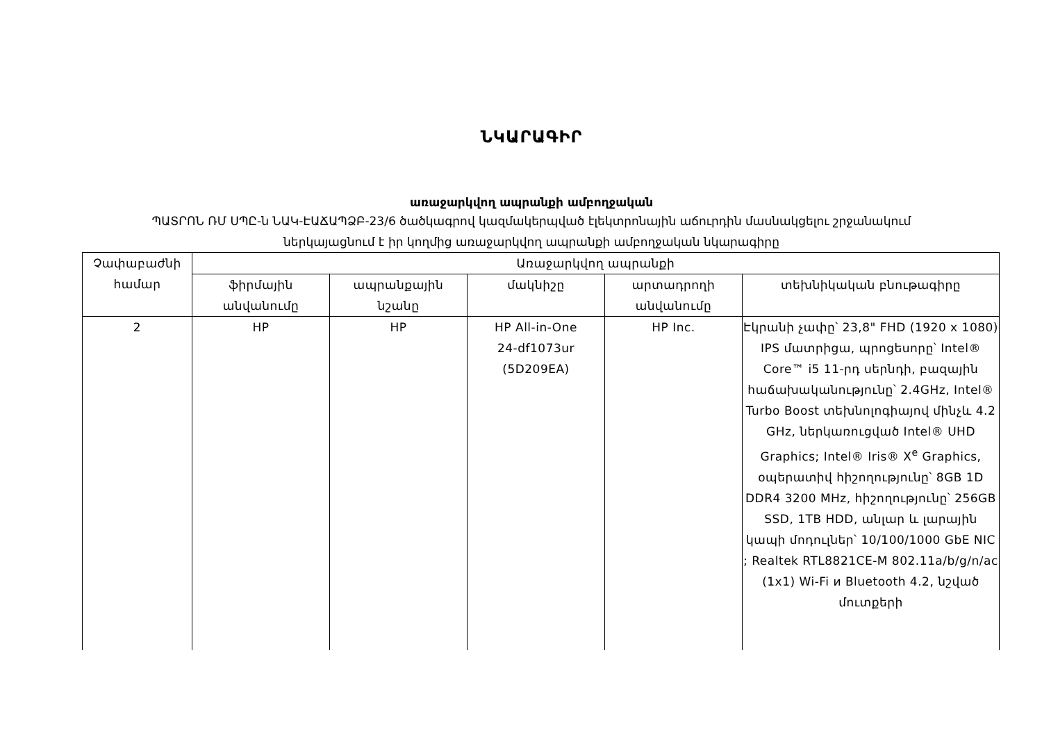ՆԿԱՐԱԳԻՐ
առաջարկվող ապրանքի ամբողջական
ՊԱՏՐՈՆ ՌՄ ՍՊԸ-ն ՆԱԿ-ԷԱՃԱՊՁԲ-23/6 ծածկագրով կազմակերպված էլեկտրոնային աճուրդին մասնակցելու շրջանակում
ներկայացնում է իր կողմից առաջարկվող ապրանքի ամբողջական նկարագիրը
| Չափաբաժնի համար | Առաջարկվող ապրանքի | | | | |
| --- | --- | --- | --- | --- | --- |
| | ֆիրմային անվանումը | ապրանքային նշանը | մակնիշը | արտադրողի անվանումը | տեխնիկական բնութագիրը |
| 2 | HP | HP | HP All-in-One 24-df1073ur (5D209EA) | HP Inc. | Էկրանի չափը՝ 23,8" FHD (1920 x 1080) IPS մատրիցա, պրոցեսորը՝ Intel® Core™ i5 11-րդ սերնդի, բազային հաճախականությունը՝ 2.4GHz, Intel® Turbo Boost տեխնոլոգիայով մինչև 4.2 GHz, ներկառուցված Intel® UHD Graphics; Intel® Iris® X<sup>e</sup> Graphics, օպերատիվ հիշողությունը՝ 8GB 1D DDR4 3200 MHz, հիշողությունը՝ 256GB SSD, 1TB HDD, անլար և լարային կապի մոդուլներ՝ 10/100/1000 GbE NIC ; Realtek RTL8821CE-M 802.11a/b/g/n/ac (1x1) Wi-Fi и Bluetooth 4.2, նշված մուտքերի |